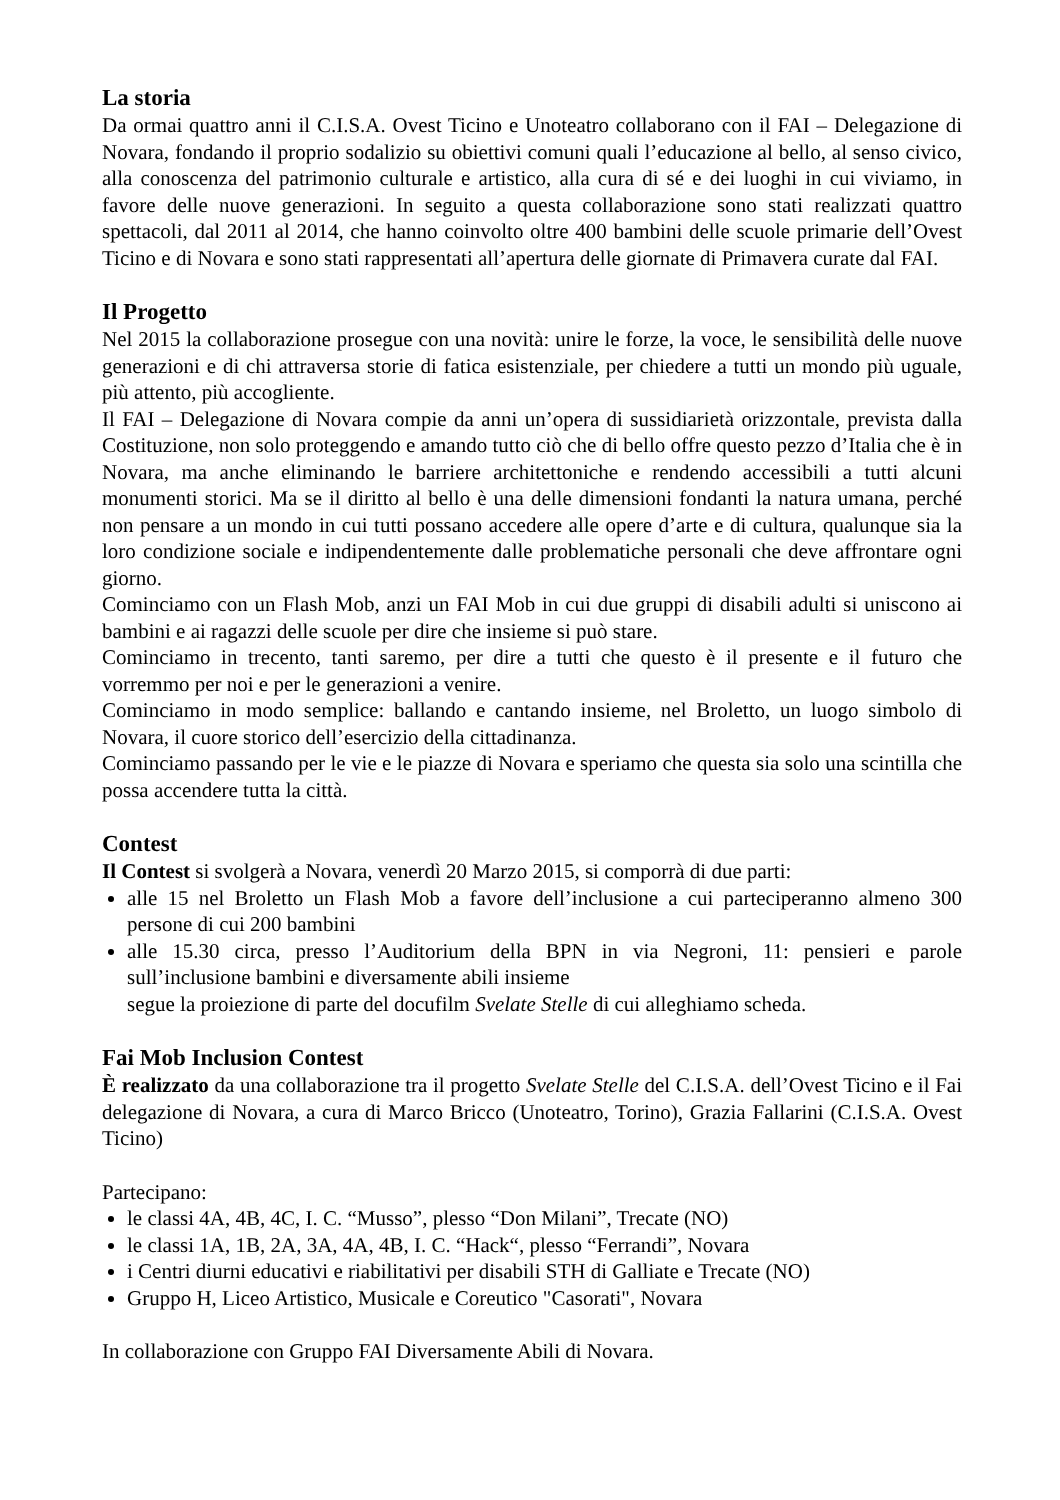La storia
Da ormai quattro anni il C.I.S.A. Ovest Ticino e Unoteatro collaborano con il FAI – Delegazione di Novara, fondando il proprio sodalizio su obiettivi comuni quali l’educazione al bello, al senso civico, alla conoscenza del patrimonio culturale e artistico, alla cura di sé e dei luoghi in cui viviamo, in favore delle nuove generazioni. In seguito a questa collaborazione sono stati realizzati quattro spettacoli, dal 2011 al 2014, che hanno coinvolto oltre 400 bambini delle scuole primarie dell’Ovest Ticino e di Novara e sono stati rappresentati all’apertura delle giornate di Primavera curate dal FAI.
Il Progetto
Nel 2015 la collaborazione prosegue con una novità: unire le forze, la voce, le sensibilità delle nuove generazioni e di chi attraversa storie di fatica esistenziale, per chiedere a tutti un mondo più uguale, più attento, più accogliente.
Il FAI – Delegazione di Novara compie da anni un’opera di sussidiarietà orizzontale, prevista dalla Costituzione, non solo proteggendo e amando tutto ciò che di bello offre questo pezzo d’Italia che è in Novara, ma anche eliminando le barriere architettoniche e rendendo accessibili a tutti alcuni monumenti storici. Ma se il diritto al bello è una delle dimensioni fondanti la natura umana, perché non pensare a un mondo in cui tutti possano accedere alle opere d’arte e di cultura, qualunque sia la loro condizione sociale e indipendentemente dalle problematiche personali che deve affrontare ogni giorno.
Cominciamo con un Flash Mob, anzi un FAI Mob in cui due gruppi di disabili adulti si uniscono ai bambini e ai ragazzi delle scuole per dire che insieme si può stare.
Cominciamo in trecento, tanti saremo, per dire a tutti che questo è il presente e il futuro che vorremmo per noi e per le generazioni a venire.
Cominciamo in modo semplice: ballando e cantando insieme, nel Broletto, un luogo simbolo di Novara, il cuore storico dell’esercizio della cittadinanza.
Cominciamo passando per le vie e le piazze di Novara e speriamo che questa sia solo una scintilla che possa accendere tutta la città.
Contest
Il Contest si svolgerà a Novara, venerdì 20 Marzo 2015, si comporrà di due parti:
alle 15 nel Broletto un Flash Mob a favore dell’inclusione a cui parteciperanno almeno 300 persone di cui 200 bambini
alle 15.30 circa, presso l’Auditorium della BPN in via Negroni, 11: pensieri e parole sull’inclusione bambini e diversamente abili insieme
segue la proiezione di parte del docufilm Svelate Stelle di cui alleghiamo scheda.
Fai Mob Inclusion Contest
È realizzato da una collaborazione tra il progetto Svelate Stelle del C.I.S.A. dell’Ovest Ticino e il Fai delegazione di Novara, a cura di Marco Bricco (Unoteatro, Torino), Grazia Fallarini (C.I.S.A. Ovest Ticino)
Partecipano:
le classi 4A, 4B, 4C, I. C. “Musso”, plesso “Don Milani”, Trecate (NO)
le classi 1A, 1B, 2A, 3A, 4A, 4B, I. C. “Hack“, plesso “Ferrandi”, Novara
i Centri diurni educativi e riabilitativi per disabili STH di Galliate e Trecate (NO)
Gruppo H, Liceo Artistico, Musicale e Coreutico "Casorati", Novara
In collaborazione con Gruppo FAI Diversamente Abili di Novara.